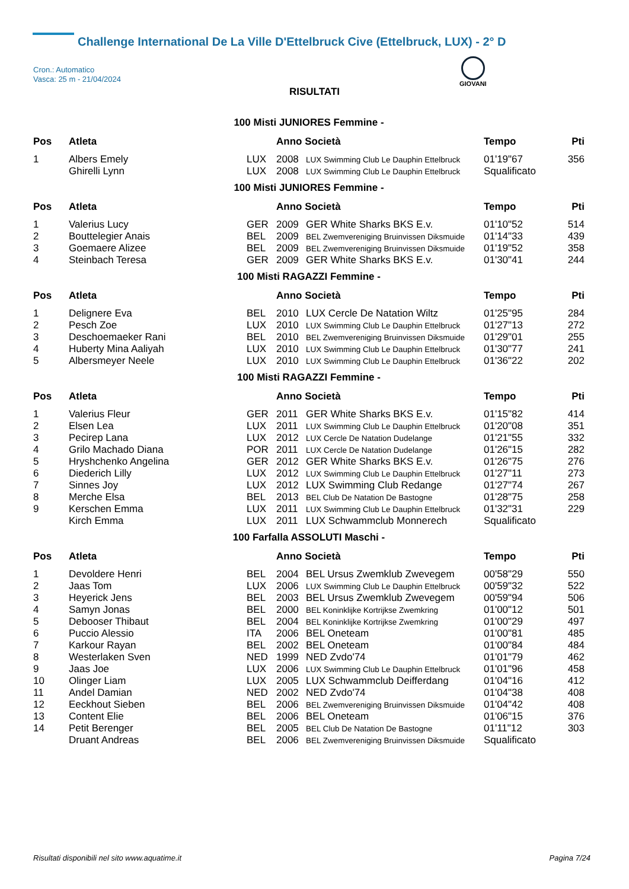Challenge International De La Ville D'Ettelbruck Cive (Ettelbruck, LUX) - 2° D
Cron.: Automatico
Vasca: 25 m - 21/04/2024
GIOVANI
RISULTATI
100 Misti JUNIORES Femmine -
| Pos | Atleta | | Anno Società | | Tempo | Pti |
| --- | --- | --- | --- | --- | --- | --- |
| 1 | Albers Emely | LUX | 2008 | LUX Swimming Club Le Dauphin Ettelbruck | 01'19"67 | 356 |
| | Ghirelli Lynn | LUX | 2008 | LUX Swimming Club Le Dauphin Ettelbruck | Squalificato | |
100 Misti JUNIORES Femmine -
| Pos | Atleta | | Anno Società | | Tempo | Pti |
| --- | --- | --- | --- | --- | --- | --- |
| 1 | Valerius Lucy | GER | 2009 | GER White Sharks BKS E.v. | 01'10"52 | 514 |
| 2 | Bouttelegier Anais | BEL | 2009 | BEL Zwemvereniging Bruinvissen Diksmuide | 01'14"33 | 439 |
| 3 | Goemaere Alizee | BEL | 2009 | BEL Zwemvereniging Bruinvissen Diksmuide | 01'19"52 | 358 |
| 4 | Steinbach Teresa | GER | 2009 | GER White Sharks BKS E.v. | 01'30"41 | 244 |
100 Misti RAGAZZI Femmine -
| Pos | Atleta | | Anno Società | | Tempo | Pti |
| --- | --- | --- | --- | --- | --- | --- |
| 1 | Delignere Eva | BEL | 2010 | LUX Cercle De Natation Wiltz | 01'25"95 | 284 |
| 2 | Pesch Zoe | LUX | 2010 | LUX Swimming Club Le Dauphin Ettelbruck | 01'27"13 | 272 |
| 3 | Deschoemaeker Rani | BEL | 2010 | BEL Zwemvereniging Bruinvissen Diksmuide | 01'29"01 | 255 |
| 4 | Huberty Mina Aaliyah | LUX | 2010 | LUX Swimming Club Le Dauphin Ettelbruck | 01'30"77 | 241 |
| 5 | Albersmeyer Neele | LUX | 2010 | LUX Swimming Club Le Dauphin Ettelbruck | 01'36"22 | 202 |
100 Misti RAGAZZI Femmine -
| Pos | Atleta | | Anno Società | | Tempo | Pti |
| --- | --- | --- | --- | --- | --- | --- |
| 1 | Valerius Fleur | GER | 2011 | GER White Sharks BKS E.v. | 01'15"82 | 414 |
| 2 | Elsen Lea | LUX | 2011 | LUX Swimming Club Le Dauphin Ettelbruck | 01'20"08 | 351 |
| 3 | Pecirep Lana | LUX | 2012 | LUX Cercle De Natation Dudelange | 01'21"55 | 332 |
| 4 | Grilo Machado Diana | POR | 2011 | LUX Cercle De Natation Dudelange | 01'26"15 | 282 |
| 5 | Hryshchenko Angelina | GER | 2012 | GER White Sharks BKS E.v. | 01'26"75 | 276 |
| 6 | Diederich Lilly | LUX | 2012 | LUX Swimming Club Le Dauphin Ettelbruck | 01'27"11 | 273 |
| 7 | Sinnes Joy | LUX | 2012 | LUX Swimming Club Redange | 01'27"74 | 267 |
| 8 | Merche Elsa | BEL | 2013 | BEL Club De Natation De Bastogne | 01'28"75 | 258 |
| 9 | Kerschen Emma | LUX | 2011 | LUX Swimming Club Le Dauphin Ettelbruck | 01'32"31 | 229 |
| | Kirch Emma | LUX | 2011 | LUX Schwammclub Monnerech | Squalificato | |
100 Farfalla ASSOLUTI Maschi -
| Pos | Atleta | | Anno Società | | Tempo | Pti |
| --- | --- | --- | --- | --- | --- | --- |
| 1 | Devoldere Henri | BEL | 2004 | BEL Ursus Zwemklub Zwevegem | 00'58"29 | 550 |
| 2 | Jaas Tom | LUX | 2006 | LUX Swimming Club Le Dauphin Ettelbruck | 00'59"32 | 522 |
| 3 | Heyerick Jens | BEL | 2003 | BEL Ursus Zwemklub Zwevegem | 00'59"94 | 506 |
| 4 | Samyn Jonas | BEL | 2000 | BEL Koninklijke Kortrijkse Zwemkring | 01'00"12 | 501 |
| 5 | Debooser Thibaut | BEL | 2004 | BEL Koninklijke Kortrijkse Zwemkring | 01'00"29 | 497 |
| 6 | Puccio Alessio | ITA | 2006 | BEL Oneteam | 01'00"81 | 485 |
| 7 | Karkour Rayan | BEL | 2002 | BEL Oneteam | 01'00"84 | 484 |
| 8 | Westerlaken Sven | NED | 1999 | NED Zvdo'74 | 01'01"79 | 462 |
| 9 | Jaas Joe | LUX | 2006 | LUX Swimming Club Le Dauphin Ettelbruck | 01'01"96 | 458 |
| 10 | Olinger Liam | LUX | 2005 | LUX Schwammclub Deifferdang | 01'04"16 | 412 |
| 11 | Andel Damian | NED | 2002 | NED Zvdo'74 | 01'04"38 | 408 |
| 12 | Eeckhout Sieben | BEL | 2006 | BEL Zwemvereniging Bruinvissen Diksmuide | 01'04"42 | 408 |
| 13 | Content Elie | BEL | 2006 | BEL Oneteam | 01'06"15 | 376 |
| 14 | Petit Berenger | BEL | 2005 | BEL Club De Natation De Bastogne | 01'11"12 | 303 |
| | Druant Andreas | BEL | 2006 | BEL Zwemvereniging Bruinvissen Diksmuide | Squalificato | |
Risultati disponibili nel sito www.aquatime.it Pagina 7/24